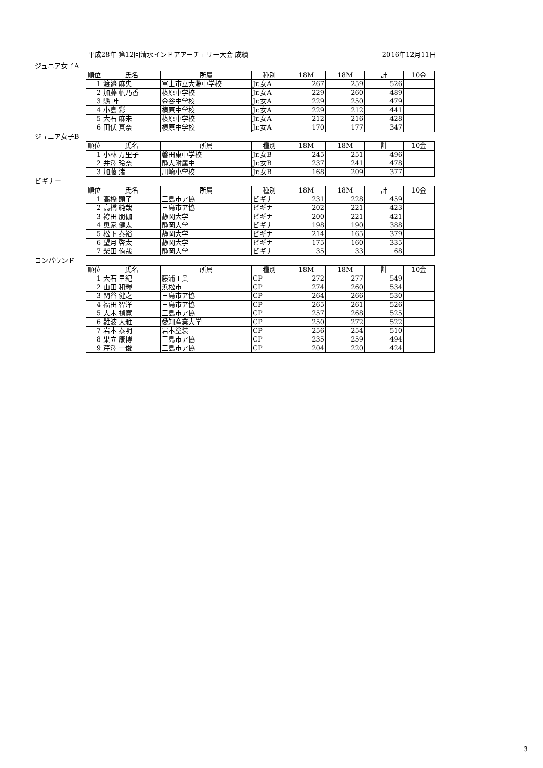平成28年 第12回清水インドアアーチェリー大会 成績 2016年12月11日
ジュニア女子A
| 順位 | 氏名 | 所属 | 種別 | 18M | 18M | 計 | 10金 |
| --- | --- | --- | --- | --- | --- | --- | --- |
| 1 | 渡邉 麻央 | 富士市立大淵中学校 | Jr.女A | 267 | 259 | 526 | |
| 2 | 加藤 帆乃香 | 榛原中学校 | Jr.女A | 229 | 260 | 489 | |
| 3 | 縣 叶 | 金谷中学校 | Jr.女A | 229 | 250 | 479 | |
| 4 | 小島 彩 | 榛原中学校 | Jr.女A | 229 | 212 | 441 | |
| 5 | 大石 麻未 | 榛原中学校 | Jr.女A | 212 | 216 | 428 | |
| 6 | 田伏 真奈 | 榛原中学校 | Jr.女A | 170 | 177 | 347 | |
ジュニア女子B
| 順位 | 氏名 | 所属 | 種別 | 18M | 18M | 計 | 10金 |
| --- | --- | --- | --- | --- | --- | --- | --- |
| 1 | 小林 万里子 | 磐田東中学校 | Jr.女B | 245 | 251 | 496 | |
| 2 | 井澤 玲奈 | 静大附属中 | Jr.女B | 237 | 241 | 478 | |
| 3 | 加藤 渚 | 川崎小学校 | Jr.女B | 168 | 209 | 377 | |
ビギナー
| 順位 | 氏名 | 所属 | 種別 | 18M | 18M | 計 | 10金 |
| --- | --- | --- | --- | --- | --- | --- | --- |
| 1 | 高橋 顕子 | 三島市ア協 | ビギナ | 231 | 228 | 459 | |
| 2 | 高橋 純哉 | 三島市ア協 | ビギナ | 202 | 221 | 423 | |
| 3 | 袴田 朋伽 | 静岡大学 | ビギナ | 200 | 221 | 421 | |
| 4 | 奥家 健太 | 静岡大学 | ビギナ | 198 | 190 | 388 | |
| 5 | 松下 泰裕 | 静岡大学 | ビギナ | 214 | 165 | 379 | |
| 6 | 望月 啓太 | 静岡大学 | ビギナ | 175 | 160 | 335 | |
| 7 | 柴田 侑哉 | 静岡大学 | ビギナ | 35 | 33 | 68 | |
コンパウンド
| 順位 | 氏名 | 所属 | 種別 | 18M | 18M | 計 | 10金 |
| --- | --- | --- | --- | --- | --- | --- | --- |
| 1 | 大石 早紀 | 藤浦工業 | CP | 272 | 277 | 549 | |
| 2 | 山田 和輝 | 浜松市 | CP | 274 | 260 | 534 | |
| 3 | 関谷 健之 | 三島市ア協 | CP | 264 | 266 | 530 | |
| 4 | 福田 智洋 | 三島市ア協 | CP | 265 | 261 | 526 | |
| 5 | 大木 禎寛 | 三島市ア協 | CP | 257 | 268 | 525 | |
| 6 | 難波 大雅 | 愛知産業大学 | CP | 250 | 272 | 522 | |
| 7 | 岩本 泰明 | 岩本塗装 | CP | 256 | 254 | 510 | |
| 8 | 巣立 康博 | 三島市ア協 | CP | 235 | 259 | 494 | |
| 9 | 芹澤 一俊 | 三島市ア協 | CP | 204 | 220 | 424 | |
3